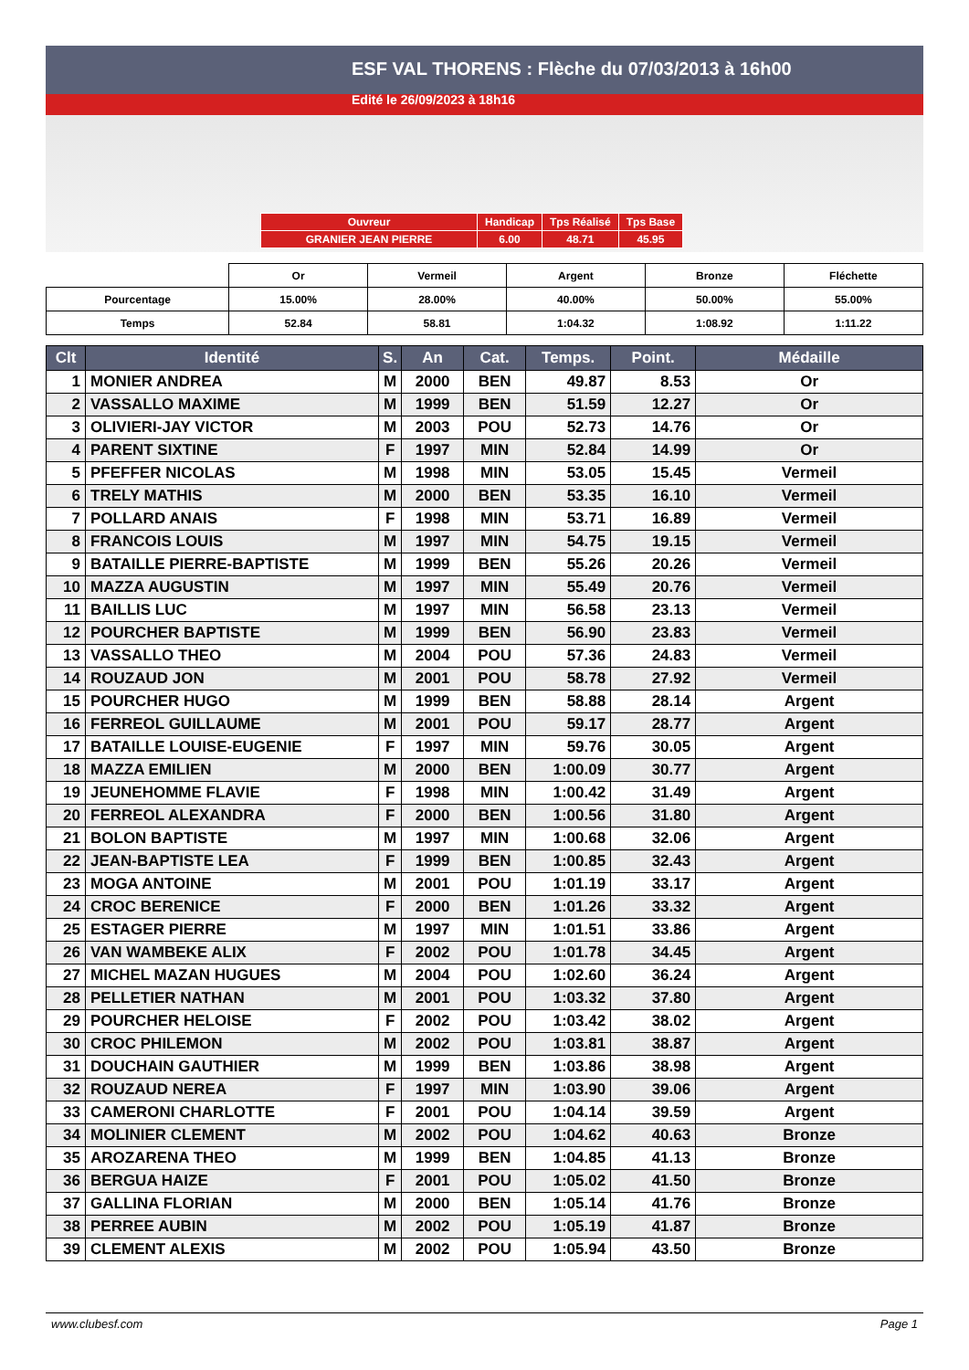ESF VAL THORENS : Flèche du 07/03/2013 à 16h00
Edité le 26/09/2023 à 18h16
| Ouvreur | Handicap | Tps Réalisé | Tps Base |
| GRANIER JEAN PIERRE | 6.00 | 48.71 | 45.95 |
| | Or | Vermeil | Argent | Bronze | Fléchette |
| Pourcentage | 15.00% | 28.00% | 40.00% | 50.00% | 55.00% |
| Temps | 52.84 | 58.81 | 1:04.32 | 1:08.92 | 1:11.22 |
| Clt | Identité | S. | An | Cat. | Temps. | Point. | Médaille |
| --- | --- | --- | --- | --- | --- | --- | --- |
| 1 | MONIER ANDREA | M | 2000 | BEN | 49.87 | 8.53 | Or |
| 2 | VASSALLO MAXIME | M | 1999 | BEN | 51.59 | 12.27 | Or |
| 3 | OLIVIERI-JAY VICTOR | M | 2003 | POU | 52.73 | 14.76 | Or |
| 4 | PARENT SIXTINE | F | 1997 | MIN | 52.84 | 14.99 | Or |
| 5 | PFEFFER NICOLAS | M | 1998 | MIN | 53.05 | 15.45 | Vermeil |
| 6 | TRELY MATHIS | M | 2000 | BEN | 53.35 | 16.10 | Vermeil |
| 7 | POLLARD ANAIS | F | 1998 | MIN | 53.71 | 16.89 | Vermeil |
| 8 | FRANCOIS LOUIS | M | 1997 | MIN | 54.75 | 19.15 | Vermeil |
| 9 | BATAILLE PIERRE-BAPTISTE | M | 1999 | BEN | 55.26 | 20.26 | Vermeil |
| 10 | MAZZA AUGUSTIN | M | 1997 | MIN | 55.49 | 20.76 | Vermeil |
| 11 | BAILLIS LUC | M | 1997 | MIN | 56.58 | 23.13 | Vermeil |
| 12 | POURCHER BAPTISTE | M | 1999 | BEN | 56.90 | 23.83 | Vermeil |
| 13 | VASSALLO THEO | M | 2004 | POU | 57.36 | 24.83 | Vermeil |
| 14 | ROUZAUD JON | M | 2001 | POU | 58.78 | 27.92 | Vermeil |
| 15 | POURCHER HUGO | M | 1999 | BEN | 58.88 | 28.14 | Argent |
| 16 | FERREOL GUILLAUME | M | 2001 | POU | 59.17 | 28.77 | Argent |
| 17 | BATAILLE LOUISE-EUGENIE | F | 1997 | MIN | 59.76 | 30.05 | Argent |
| 18 | MAZZA EMILIEN | M | 2000 | BEN | 1:00.09 | 30.77 | Argent |
| 19 | JEUNEHOMME FLAVIE | F | 1998 | MIN | 1:00.42 | 31.49 | Argent |
| 20 | FERREOL ALEXANDRA | F | 2000 | BEN | 1:00.56 | 31.80 | Argent |
| 21 | BOLON BAPTISTE | M | 1997 | MIN | 1:00.68 | 32.06 | Argent |
| 22 | JEAN-BAPTISTE LEA | F | 1999 | BEN | 1:00.85 | 32.43 | Argent |
| 23 | MOGA ANTOINE | M | 2001 | POU | 1:01.19 | 33.17 | Argent |
| 24 | CROC BERENICE | F | 2000 | BEN | 1:01.26 | 33.32 | Argent |
| 25 | ESTAGER PIERRE | M | 1997 | MIN | 1:01.51 | 33.86 | Argent |
| 26 | VAN WAMBEKE ALIX | F | 2002 | POU | 1:01.78 | 34.45 | Argent |
| 27 | MICHEL MAZAN HUGUES | M | 2004 | POU | 1:02.60 | 36.24 | Argent |
| 28 | PELLETIER NATHAN | M | 2001 | POU | 1:03.32 | 37.80 | Argent |
| 29 | POURCHER HELOISE | F | 2002 | POU | 1:03.42 | 38.02 | Argent |
| 30 | CROC PHILEMON | M | 2002 | POU | 1:03.81 | 38.87 | Argent |
| 31 | DOUCHAIN GAUTHIER | M | 1999 | BEN | 1:03.86 | 38.98 | Argent |
| 32 | ROUZAUD NEREA | F | 1997 | MIN | 1:03.90 | 39.06 | Argent |
| 33 | CAMERONI CHARLOTTE | F | 2001 | POU | 1:04.14 | 39.59 | Argent |
| 34 | MOLINIER CLEMENT | M | 2002 | POU | 1:04.62 | 40.63 | Bronze |
| 35 | AROZARENA THEO | M | 1999 | BEN | 1:04.85 | 41.13 | Bronze |
| 36 | BERGUA HAIZE | F | 2001 | POU | 1:05.02 | 41.50 | Bronze |
| 37 | GALLINA FLORIAN | M | 2000 | BEN | 1:05.14 | 41.76 | Bronze |
| 38 | PERREE AUBIN | M | 2002 | POU | 1:05.19 | 41.87 | Bronze |
| 39 | CLEMENT ALEXIS | M | 2002 | POU | 1:05.94 | 43.50 | Bronze |
www.clubesf.com Page 1